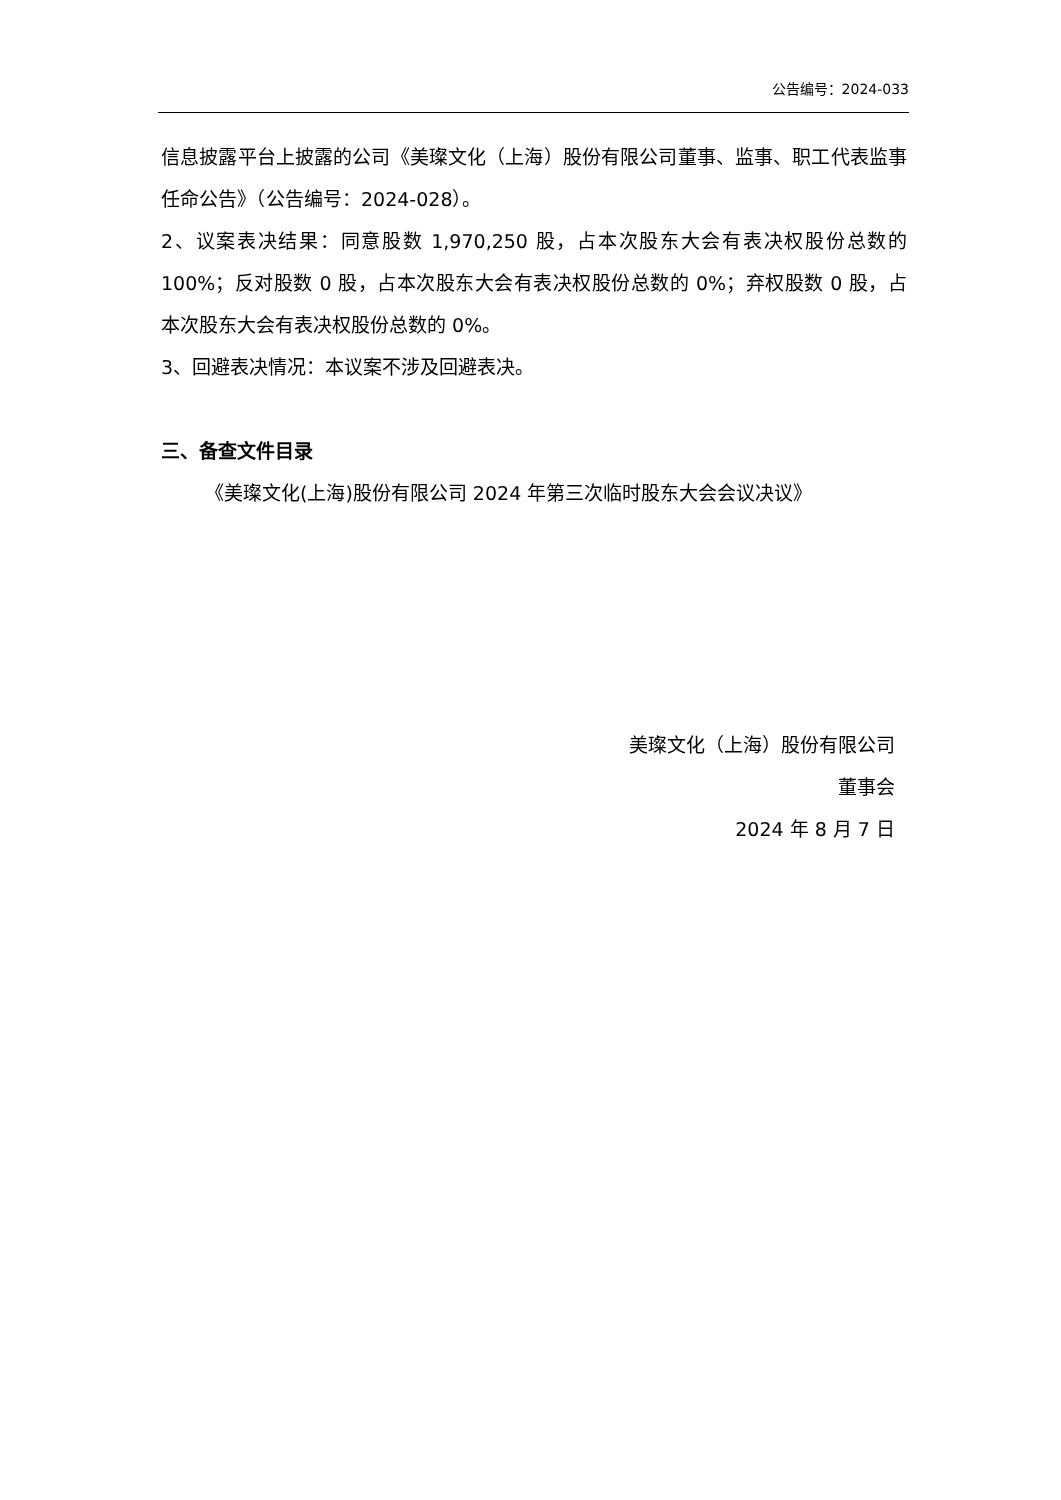公告编号：2024-033
信息披露平台上披露的公司《美璨文化（上海）股份有限公司董事、监事、职工代表监事任命公告》（公告编号：2024-028）。
2、议案表决结果：同意股数 1,970,250 股，占本次股东大会有表决权股份总数的 100%；反对股数 0 股，占本次股东大会有表决权股份总数的 0%；弃权股数 0 股，占本次股东大会有表决权股份总数的 0%。
3、回避表决情况：本议案不涉及回避表决。
三、备查文件目录
《美璨文化(上海)股份有限公司 2024 年第三次临时股东大会会议决议》
美璨文化（上海）股份有限公司
董事会
2024 年 8 月 7 日